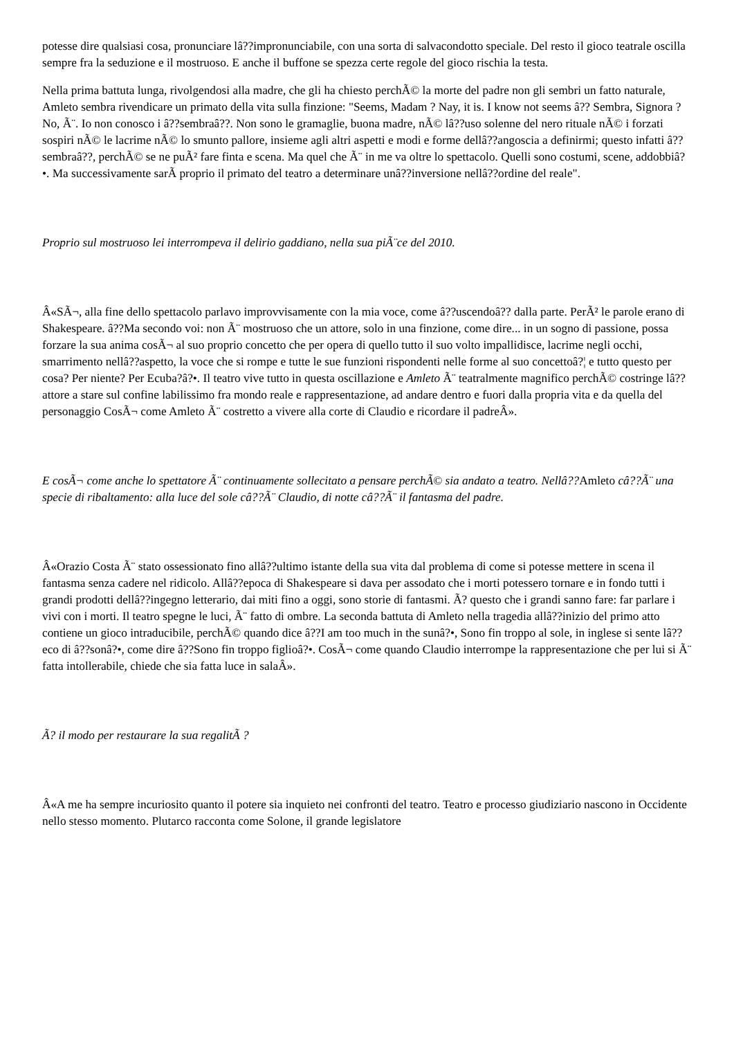potesse dire qualsiasi cosa, pronunciare lâ??impronunciabile, con una sorta di salvacondotto speciale. Del resto il gioco teatrale oscilla sempre fra la seduzione e il mostruoso. E anche il buffone se spezza certe regole del gioco rischia la testa.
Nella prima battuta lunga, rivolgendosi alla madre, che gli ha chiesto perchÃ© la morte del padre non gli sembri un fatto naturale, Amleto sembra rivendicare un primato della vita sulla finzione: "Seems, Madam ? Nay, it is. I know not seems â?? Sembra, Signora ? No, Ã¨. Io non conosco i â??sembraâ??. Non sono le gramaglie, buona madre, nÃ© lâ??uso solenne del nero rituale nÃ© i forzati sospiri nÃ© le lacrime nÃ© lo smunto pallore, insieme agli altri aspetti e modi e forme dellâ??angoscia a definirmi; questo infatti â??sembraâ??, perchÃ© se ne puÃ² fare finta e scena. Ma quel che Ã¨ in me va oltre lo spettacolo. Quelli sono costumi, scene, addobbiâ?•. Ma successivamente sarÃ proprio il primato del teatro a determinare unâ??inversione nellâ??ordine del reale".
Proprio sul mostruoso lei interrompeva il delirio gaddiano, nella sua piÃ¨ce del 2010.
Â«SÃ¬, alla fine dello spettacolo parlavo improvvisamente con la mia voce, come â??uscendoâ?? dalla parte. PerÃ² le parole erano di Shakespeare. â??Ma secondo voi: non Ã¨ mostruoso che un attore, solo in una finzione, come dire... in un sogno di passione, possa forzare la sua anima cosÃ¬ al suo proprio concetto che per opera di quello tutto il suo volto impallidisce, lacrime negli occhi, smarrimento nellâ??aspetto, la voce che si rompe e tutte le sue funzioni rispondenti nelle forme al suo concettoâ?¦ e tutto questo per cosa? Per niente? Per Ecuba?â?•. Il teatro vive tutto in questa oscillazione e Amleto Ã¨ teatralmente magnifico perchÃ© costringe lâ??attore a stare sul confine labilissimo fra mondo reale e rappresentazione, ad andare dentro e fuori dalla propria vita e da quella del personaggio CosÃ¬ come Amleto Ã¨ costretto a vivere alla corte di Claudio e ricordare il padreÂ».
E cosÃ¬ come anche lo spettatore Ã¨ continuamente sollecitato a pensare perchÃ© sia andato a teatro. Nellâ??Amleto câ??Ã¨ una specie di ribaltamento: alla luce del sole câ??Ã¨ Claudio, di notte câ??Ã¨ il fantasma del padre.
Â«Orazio Costa Ã¨ stato ossessionato fino allâ??ultimo istante della sua vita dal problema di come si potesse mettere in scena il fantasma senza cadere nel ridicolo. Allâ??epoca di Shakespeare si dava per assodato che i morti potessero tornare e in fondo tutti i grandi prodotti dellâ??ingegno letterario, dai miti fino a oggi, sono storie di fantasmi. Ã? questo che i grandi sanno fare: far parlare i vivi con i morti. Il teatro spegne le luci, Ã¨ fatto di ombre. La seconda battuta di Amleto nella tragedia allâ??inizio del primo atto contiene un gioco intraducibile, perchÃ© quando dice â??I am too much in the sunâ?•, Sono fin troppo al sole, in inglese si sente lâ??eco di â??sonâ?•, come dire â??Sono fin troppo figlioâ?•. CosÃ¬ come quando Claudio interrompe la rappresentazione che per lui si Ã¨ fatta intollerabile, chiede che sia fatta luce in salaÂ».
Ã? il modo per restaurare la sua regalitÃ ?
Â«A me ha sempre incuriosito quanto il potere sia inquieto nei confronti del teatro. Teatro e processo giudiziario nascono in Occidente nello stesso momento. Plutarco racconta come Solone, il grande legislatore